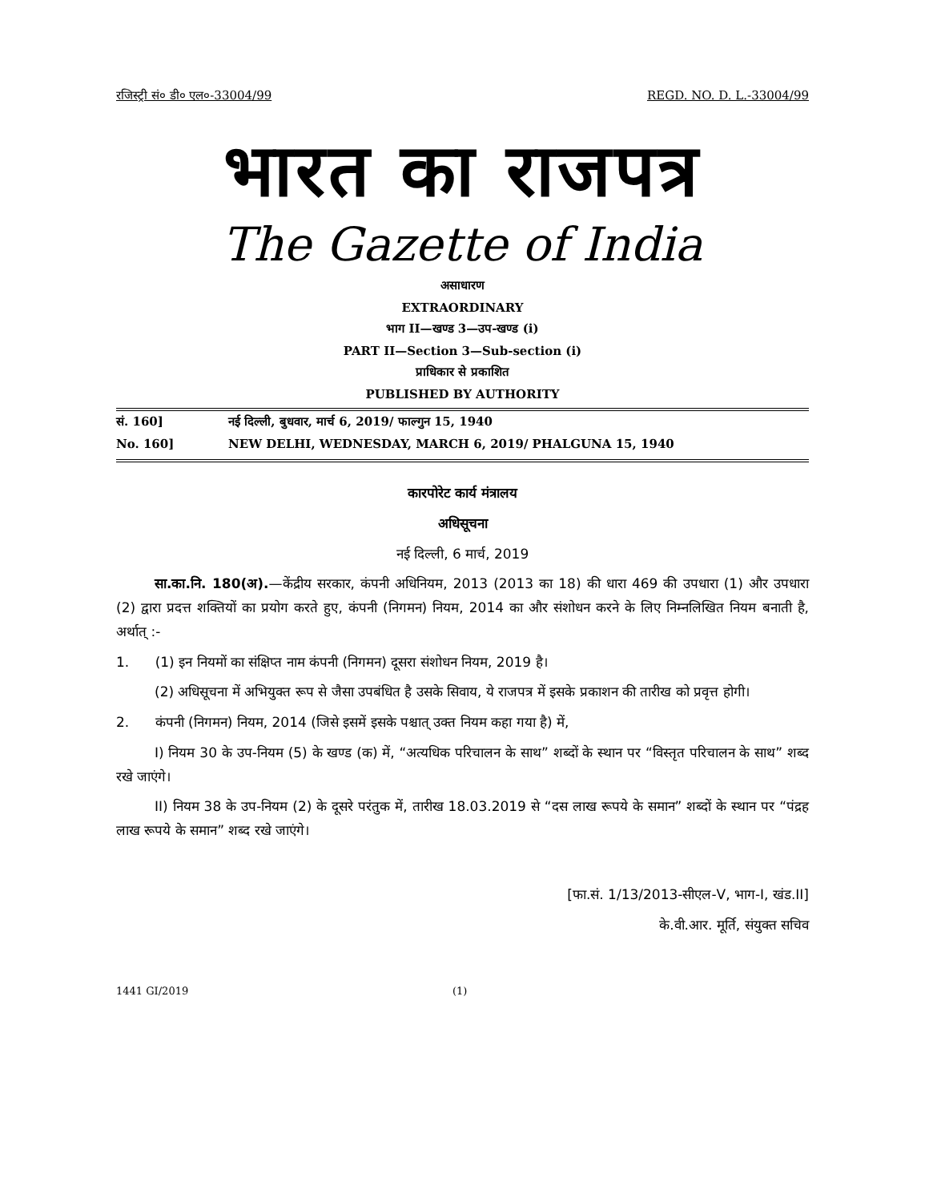रजिस्ट्री सं० डी० एल०-33004/99 REGD. NO. D. L.-33004/99
भारत का राजपत्र
The Gazette of India
असाधारण
EXTRAORDINARY
भाग II—खण्ड 3—उप-खण्ड (i)
PART II—Section 3—Sub-section (i)
प्राधिकार से प्रकाशित
PUBLISHED BY AUTHORITY
सं. 160] नई दिल्ली, बुधवार, मार्च 6, 2019/ फाल्गुन 15, 1940
No. 160] NEW DELHI, WEDNESDAY, MARCH 6, 2019/ PHALGUNA 15, 1940
कारपोरेट कार्य मंत्रालय
अधिसूचना
नई दिल्ली, 6 मार्च, 2019
सा.का.नि. 180(अ).—केंद्रीय सरकार, कंपनी अधिनियम, 2013 (2013 का 18) की धारा 469 की उपधारा (1) और उपधारा (2) द्वारा प्रदत्त शक्तियों का प्रयोग करते हुए, कंपनी (निगमन) नियम, 2014 का और संशोधन करने के लिए निम्नलिखित नियम बनाती है, अर्थात् :-
1. (1) इन नियमों का संक्षिप्त नाम कंपनी (निगमन) दूसरा संशोधन नियम, 2019 है।
(2) अधिसूचना में अभियुक्त रूप से जैसा उपबंधित है उसके सिवाय, ये राजपत्र में इसके प्रकाशन की तारीख को प्रवृत्त होगी।
2. कंपनी (निगमन) नियम, 2014 (जिसे इसमें इसके पश्चात् उक्त नियम कहा गया है) में,
I) नियम 30 के उप-नियम (5) के खण्ड (क) में, “अत्यधिक परिचालन के साथ” शब्दों के स्थान पर “विस्तृत परिचालन के साथ” शब्द रखे जाएंगे।
II) नियम 38 के उप-नियम (2) के दूसरे परंतुक में, तारीख 18.03.2019 से “दस लाख रूपये के समान” शब्दों के स्थान पर “पंद्रह लाख रूपये के समान” शब्द रखे जाएंगे।
[फा.सं. 1/13/2013-सीएल-V, भाग-I, खंड.II]
के.वी.आर. मूर्ति, संयुक्त सचिव
1441 GI/2019 (1)